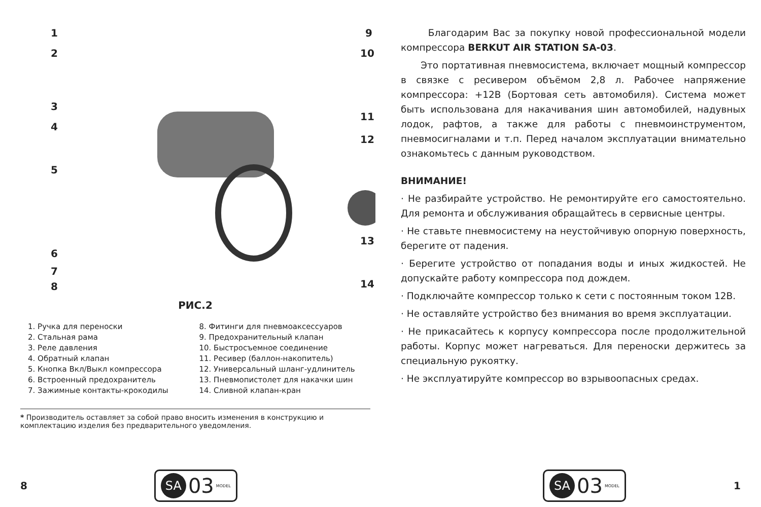1
2
3
4
5
6
7
8
9
10
11
12
13
14
РИС.2
1. Ручка для переноски
2. Стальная рама
3. Реле давления
4. Обратный клапан
5. Кнопка Вкл/Выкл компрессора
6. Встроенный предохранитель
7. Зажимные контакты-крокодилы
8. Фитинги для пневмоаксессуаров
9. Предохранительный клапан
10. Быстросъемное соединение
11. Ресивер (баллон-накопитель)
12. Универсальный шланг-удлинитель
13. Пневмопистолет для накачки шин
14. Сливной клапан-кран
* Производитель оставляет за собой право вносить изменения в конструкцию и комплектацию изделия без предварительного уведомления.
8
SA 03 MODEL
Благодарим Вас за покупку новой профессиональной модели компрессора BERKUT AIR STATION SA-03.
Это портативная пневмосистема, включает мощный компрессор в связке с ресивером объёмом 2,8 л. Рабочее напряжение компрессора: +12В (Бортовая сеть автомобиля). Система может быть использована для накачивания шин автомобилей, надувных лодок, рафтов, а также для работы с пневмоинструментом, пневмосигналами и т.п. Перед началом эксплуатации внимательно ознакомьтесь с данным руководством.
ВНИМАНИЕ!
· Не разбирайте устройство. Не ремонтируйте его самостоятельно. Для ремонта и обслуживания обращайтесь в сервисные центры.
· Не ставьте пневмосистему на неустойчивую опорную поверхность, берегите от падения.
· Берегите устройство от попадания воды и иных жидкостей. Не допускайте работу компрессора под дождем.
· Подключайте компрессор только к сети с постоянным током 12В.
· Не оставляйте устройство без внимания во время эксплуатации.
· Не прикасайтесь к корпусу компрессора после продолжительной работы. Корпус может нагреваться. Для переноски держитесь за специальную рукоятку.
· Не эксплуатируйте компрессор во взрывоопасных средах.
SA 03 MODEL
1